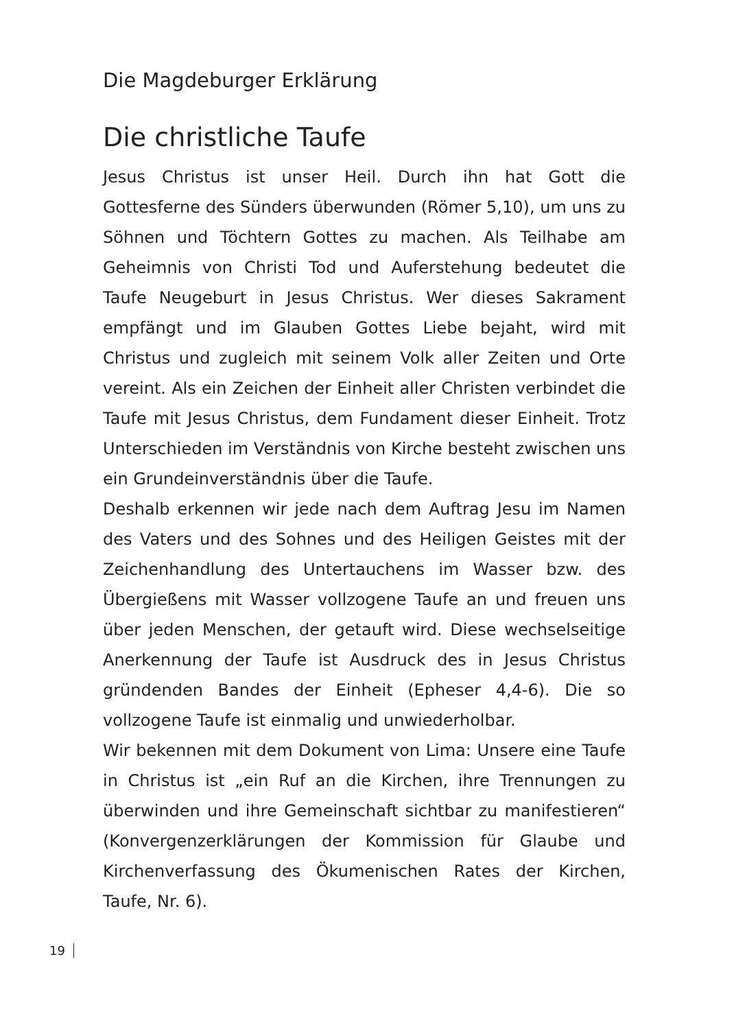Die Magdeburger Erklärung
Die christliche Taufe
Jesus Christus ist unser Heil. Durch ihn hat Gott die Gottesferne des Sünders überwunden (Römer 5,10), um uns zu Söhnen und Töchtern Gottes zu machen. Als Teilhabe am Geheimnis von Christi Tod und Auferstehung bedeutet die Taufe Neugeburt in Jesus Christus. Wer dieses Sakrament empfängt und im Glauben Gottes Liebe bejaht, wird mit Christus und zugleich mit seinem Volk aller Zeiten und Orte vereint. Als ein Zeichen der Einheit aller Christen verbindet die Taufe mit Jesus Christus, dem Fundament dieser Einheit. Trotz Unterschieden im Verständnis von Kirche besteht zwischen uns ein Grundeinverständnis über die Taufe.
Deshalb erkennen wir jede nach dem Auftrag Jesu im Namen des Vaters und des Sohnes und des Heiligen Geistes mit der Zeichenhandlung des Untertauchens im Wasser bzw. des Übergießens mit Wasser vollzogene Taufe an und freuen uns über jeden Menschen, der getauft wird. Diese wechselseitige Anerkennung der Taufe ist Ausdruck des in Jesus Christus gründenden Bandes der Einheit (Epheser 4,4-6). Die so vollzogene Taufe ist einmalig und unwiederholbar.
Wir bekennen mit dem Dokument von Lima: Unsere eine Taufe in Christus ist „ein Ruf an die Kirchen, ihre Trennungen zu überwinden und ihre Gemeinschaft sichtbar zu manifestieren“ (Konvergenzerklärungen der Kommission für Glaube und Kirchenverfassung des Ökumenischen Rates der Kirchen, Taufe, Nr. 6).
19